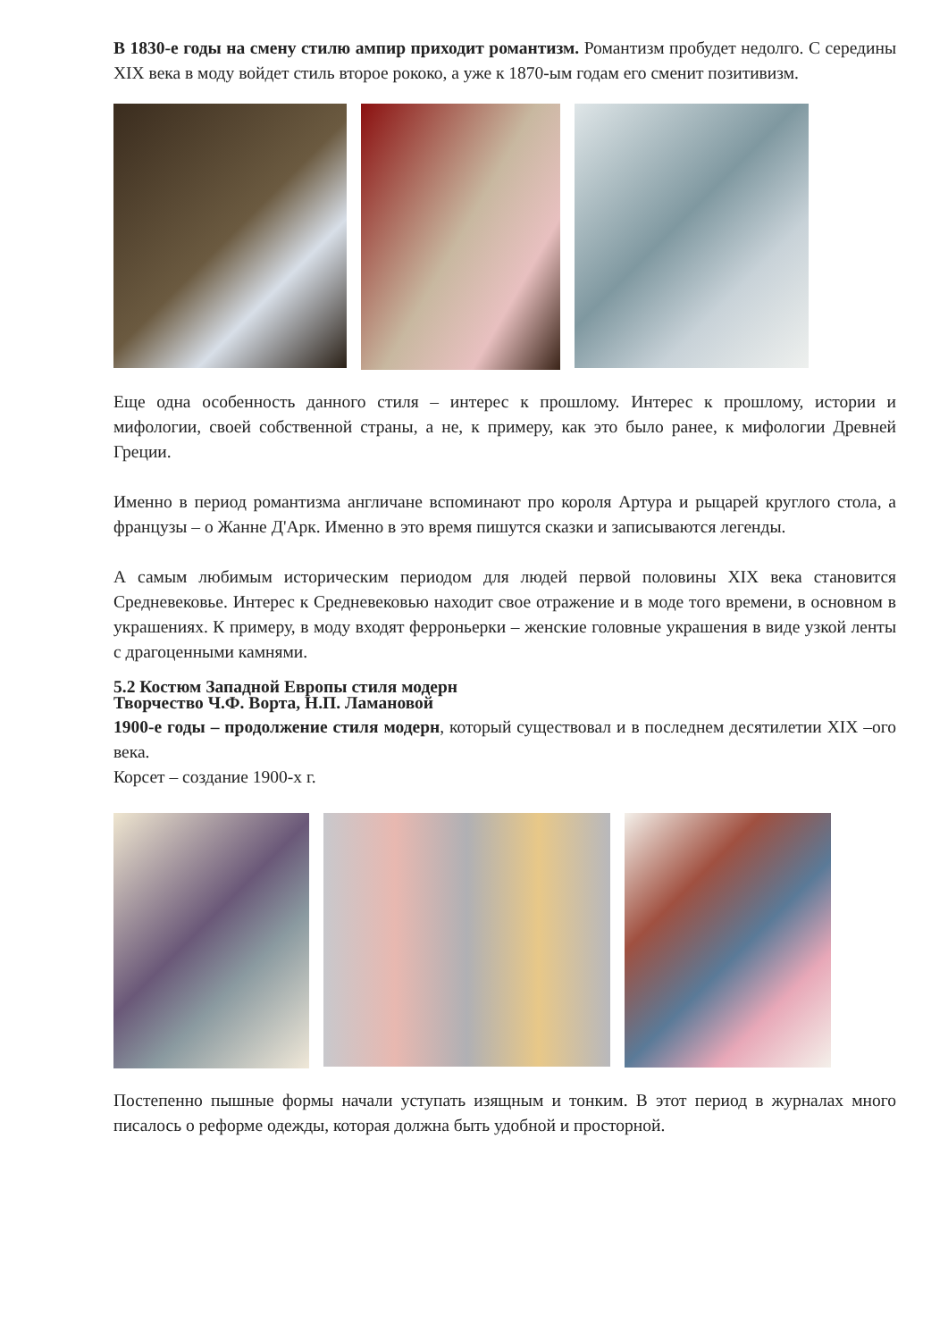В 1830-е годы на смену стилю ампир приходит романтизм. Романтизм пробудет недолго. С середины XIX века в моду войдет стиль второе рококо, а уже к 1870-ым годам его сменит позитивизм.
Еще одна особенность данного стиля – интерес к прошлому. Интерес к прошлому, истории и мифологии, своей собственной страны, а не, к примеру, как это было ранее, к мифологии Древней Греции.
Именно в период романтизма англичане вспоминают про короля Артура и рыцарей круглого стола, а французы – о Жанне Д'Арк. Именно в это время пишутся сказки и записываются легенды.
А самым любимым историческим периодом для людей первой половины XIX века становится Средневековье. Интерес к Средневековью находит свое отражение и в моде того времени, в основном в украшениях. К примеру, в моду входят ферроньерки – женские головные украшения в виде узкой ленты с драгоценными камнями.
5.2 Костюм Западной Европы стиля модерн
Творчество Ч.Ф. Ворта, Н.П. Ламановой
1900-е годы – продолжение стиля модерн, который существовал и в последнем десятилетии XIX –ого века.
Корсет – создание 1900-х г.
Постепенно пышные формы начали уступать изящным и тонким. В этот период в журналах много писалось о реформе одежды, которая должна быть удобной и просторной.